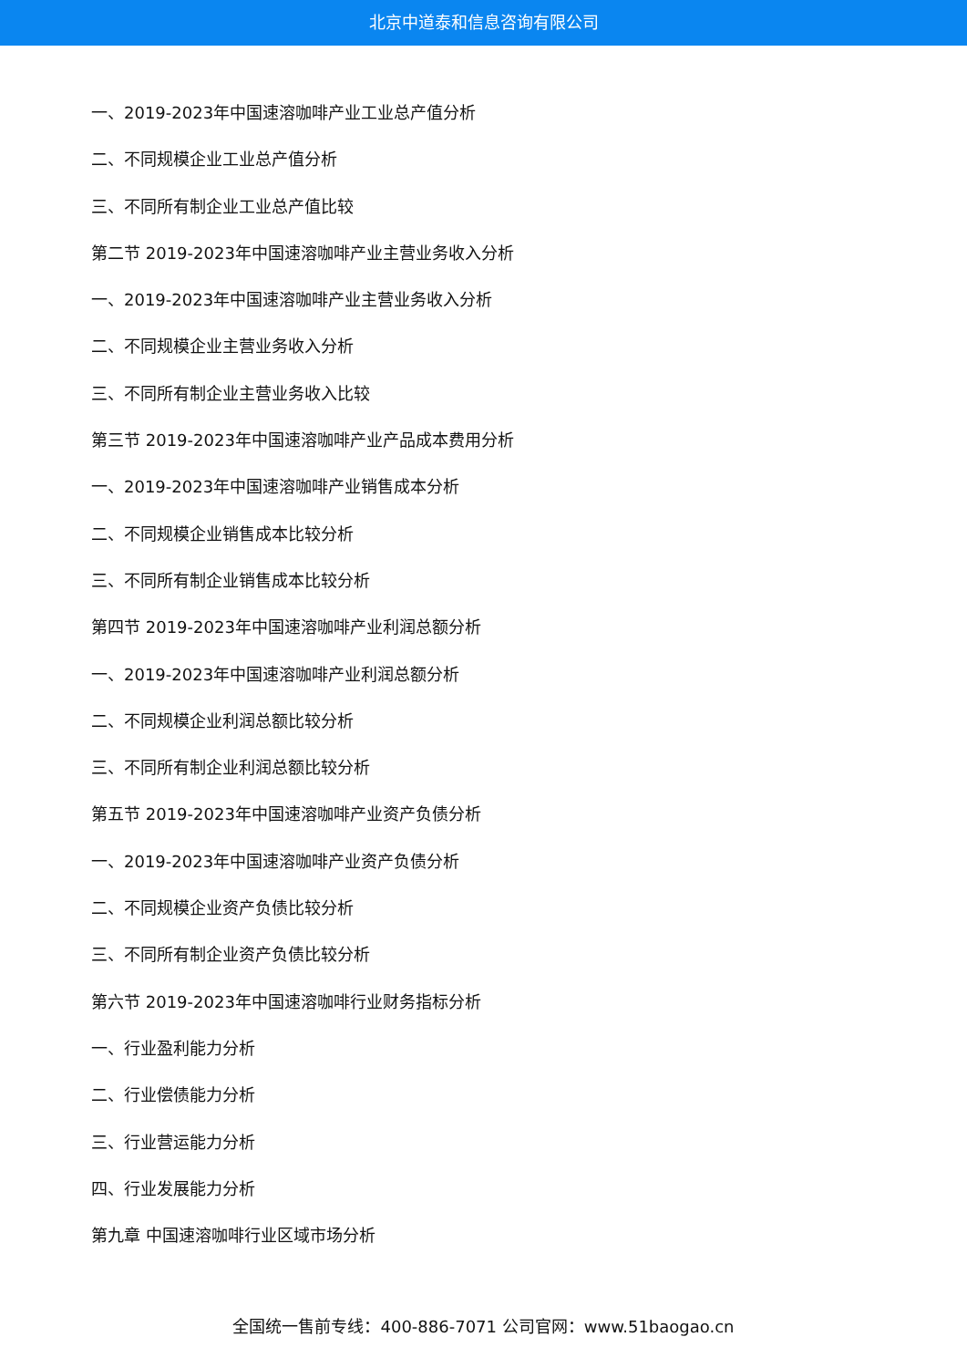北京中道泰和信息咨询有限公司
一、2019-2023年中国速溶咖啡产业工业总产值分析
二、不同规模企业工业总产值分析
三、不同所有制企业工业总产值比较
第二节 2019-2023年中国速溶咖啡产业主营业务收入分析
一、2019-2023年中国速溶咖啡产业主营业务收入分析
二、不同规模企业主营业务收入分析
三、不同所有制企业主营业务收入比较
第三节 2019-2023年中国速溶咖啡产业产品成本费用分析
一、2019-2023年中国速溶咖啡产业销售成本分析
二、不同规模企业销售成本比较分析
三、不同所有制企业销售成本比较分析
第四节 2019-2023年中国速溶咖啡产业利润总额分析
一、2019-2023年中国速溶咖啡产业利润总额分析
二、不同规模企业利润总额比较分析
三、不同所有制企业利润总额比较分析
第五节 2019-2023年中国速溶咖啡产业资产负债分析
一、2019-2023年中国速溶咖啡产业资产负债分析
二、不同规模企业资产负债比较分析
三、不同所有制企业资产负债比较分析
第六节 2019-2023年中国速溶咖啡行业财务指标分析
一、行业盈利能力分析
二、行业偿债能力分析
三、行业营运能力分析
四、行业发展能力分析
第九章 中国速溶咖啡行业区域市场分析
全国统一售前专线：400-886-7071 公司官网：www.51baogao.cn